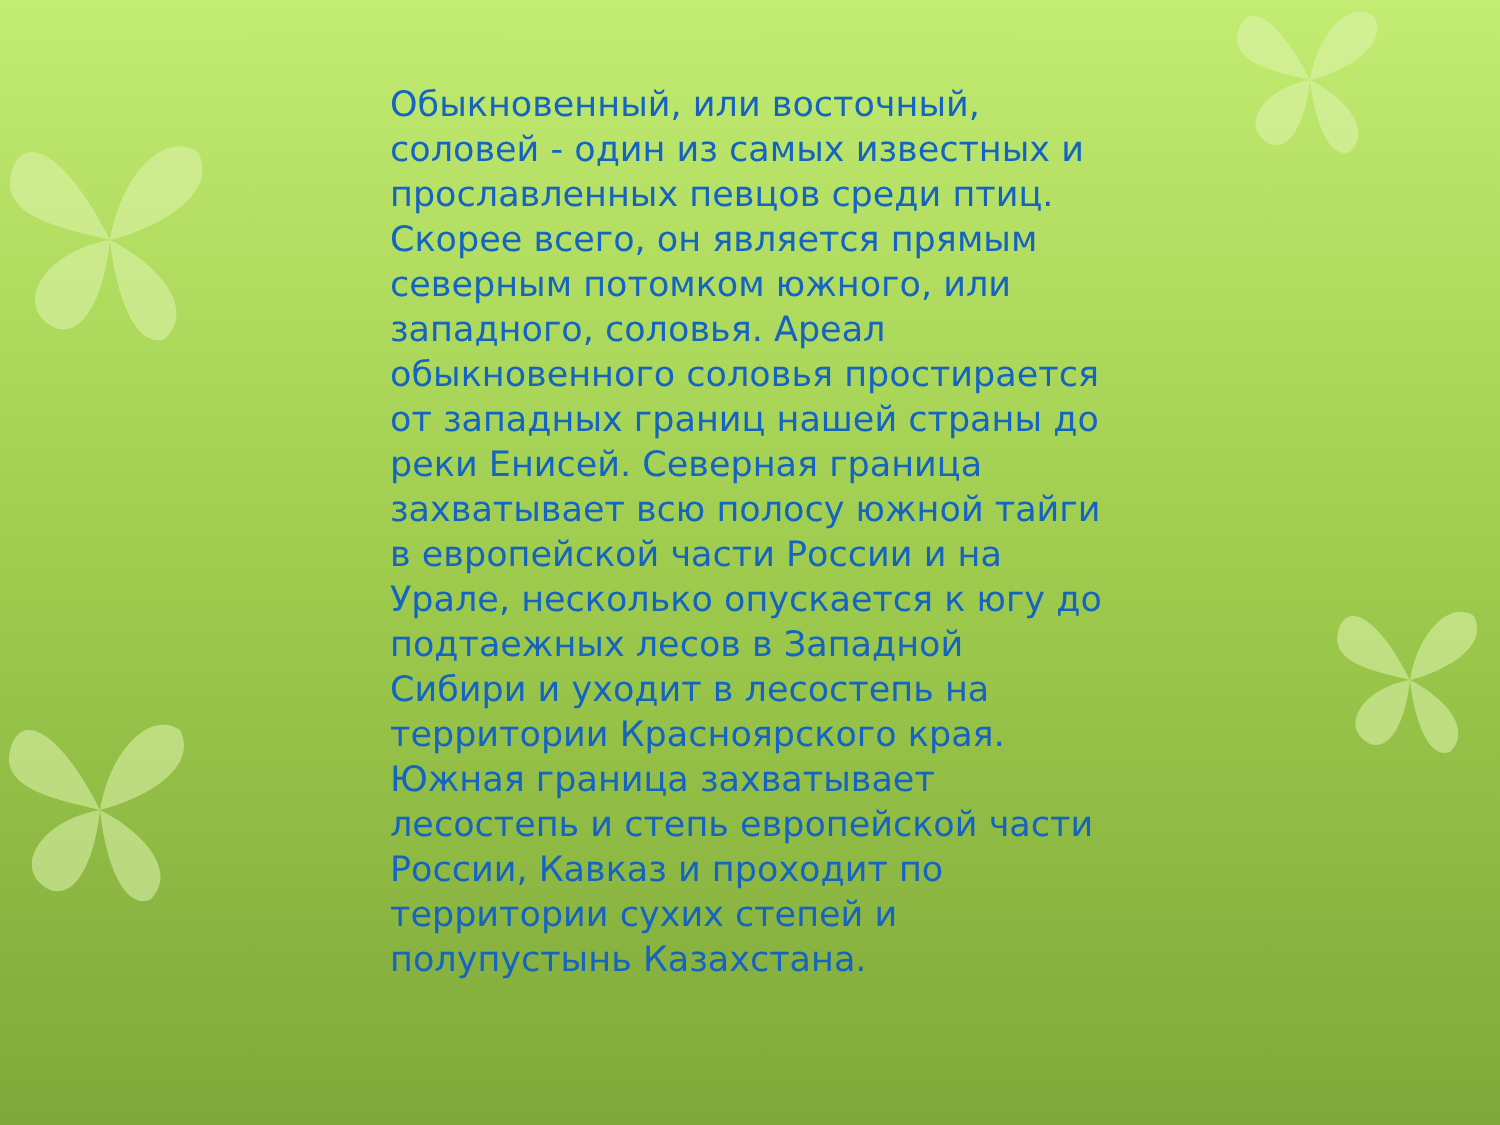Обыкновенный, или восточный, соловей - один из самых известных и прославленных певцов среди птиц. Скорее всего, он является прямым северным потомком южного, или западного, соловья. Ареал обыкновенного соловья простирается от западных границ нашей страны до реки Енисей. Северная граница захватывает всю полосу южной тайги в европейской части России и на Урале, несколько опускается к югу до подтаежных лесов в Западной Сибири и уходит в лесостепь на территории Красноярского края. Южная граница захватывает лесостепь и степь европейской части России, Кавказ и проходит по территории сухих степей и полупустынь Казахстана.